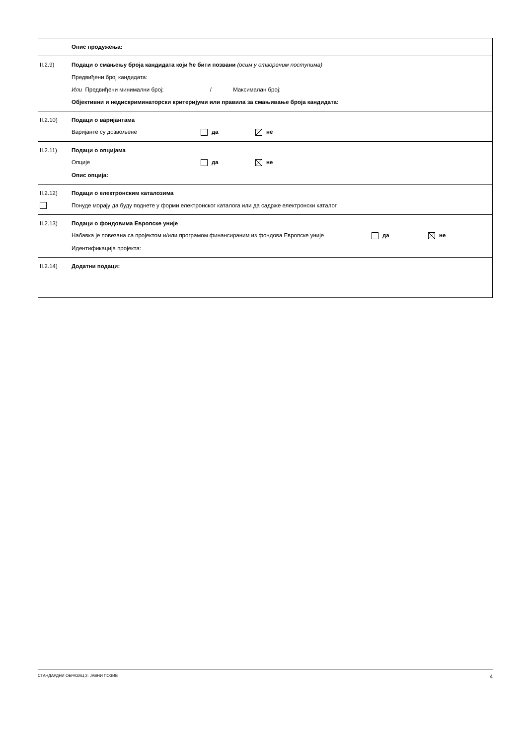| Опис продужења: |
| II.2.9) Подаци о смањењу броја кандидата који ће бити позвани (осим у отвореним поступима) Предвиђени број кандидата: Или Предвиђени минимални број: / Максималан број: Објективни и недискриминаторски критеријуми или правила за смањивање броја кандидата: |
| II.2.10) Подаци о варијантама Варијанте су дозвољене да не |
| II.2.11) Подаци о опцијама Опције да не Опис опција: |
| II.2.12) Подаци о електронским каталозима Понуде морају да буду поднете у форми електронског каталога или да садрже електронски каталог |
| II.2.13) Подаци о фондовима Европске уније Набавка је повезана са пројектом и/или програмом финансираним из фондова Европске уније да не Идентификација пројекта: |
| II.2.14) Додатни подаци: |
СТАНДАРДНИ ОБРАЗАЦ 2: ЈАВНИ ПОЗИВ 4